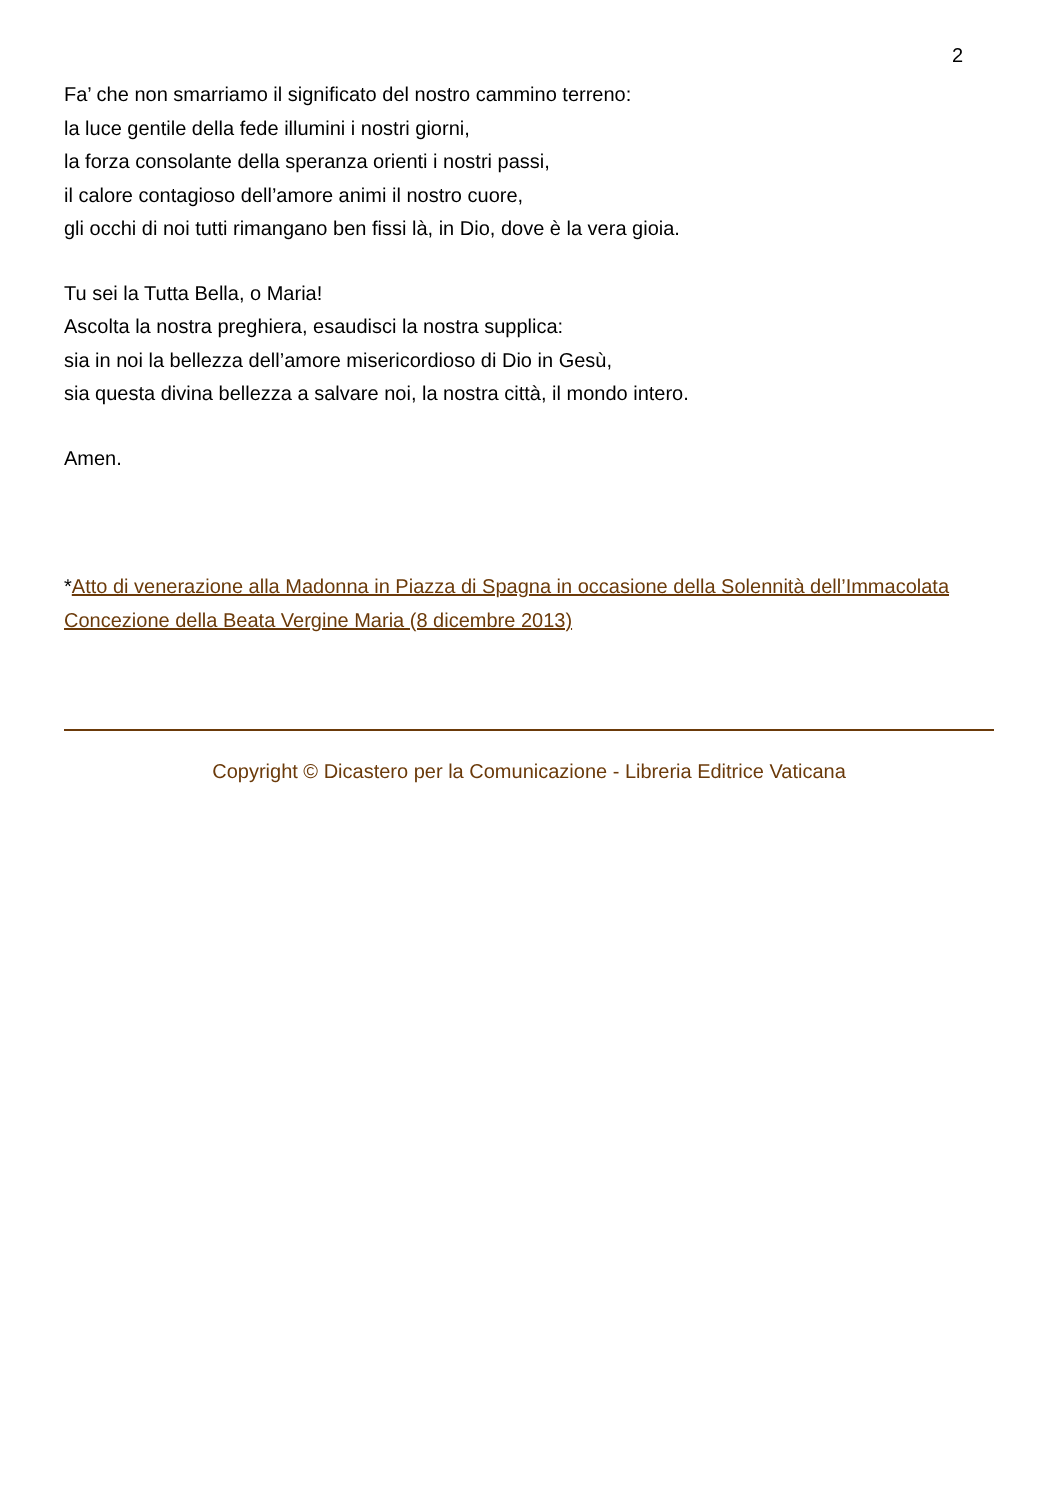2
Fa’ che non smarriamo il significato del nostro cammino terreno:
la luce gentile della fede illumini i nostri giorni,
la forza consolante della speranza orienti i nostri passi,
il calore contagioso dell’amore animi il nostro cuore,
gli occhi di noi tutti rimangano ben fissi là, in Dio, dove è la vera gioia.
Tu sei la Tutta Bella, o Maria!
Ascolta la nostra preghiera, esaudisci la nostra supplica:
sia in noi la bellezza dell’amore misericordioso di Dio in Gesù,
sia questa divina bellezza a salvare noi, la nostra città, il mondo intero.
Amen.
*Atto di venerazione alla Madonna in Piazza di Spagna in occasione della Solennità dell’Immacolata Concezione della Beata Vergine Maria (8 dicembre 2013)
Copyright © Dicastero per la Comunicazione - Libreria Editrice Vaticana